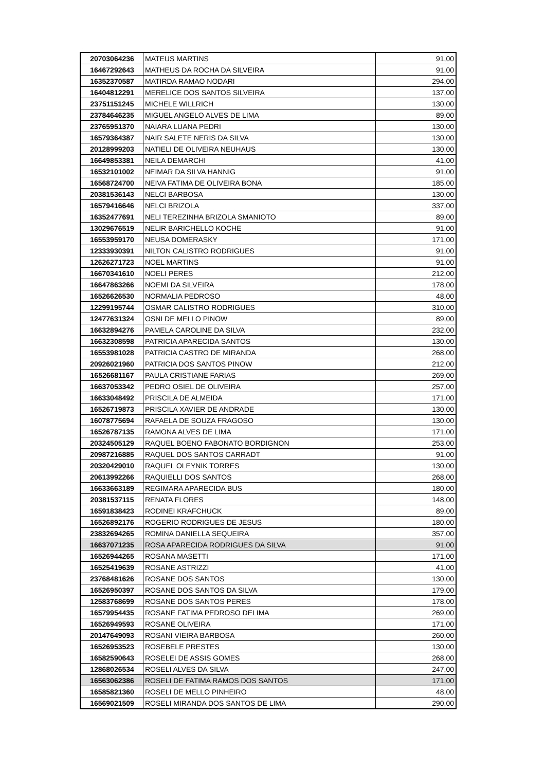| 20703064236 | MATEUS MARTINS | 91,00 |
| 16467292643 | MATHEUS DA ROCHA DA SILVEIRA | 91,00 |
| 16352370587 | MATIRDA RAMAO NODARI | 294,00 |
| 16404812291 | MERELICE DOS SANTOS SILVEIRA | 137,00 |
| 23751151245 | MICHELE WILLRICH | 130,00 |
| 23784646235 | MIGUEL ANGELO ALVES DE LIMA | 89,00 |
| 23765951370 | NAIARA LUANA PEDRI | 130,00 |
| 16579364387 | NAIR SALETE NERIS DA SILVA | 130,00 |
| 20128999203 | NATIELI DE OLIVEIRA NEUHAUS | 130,00 |
| 16649853381 | NEILA DEMARCHI | 41,00 |
| 16532101002 | NEIMAR DA SILVA HANNIG | 91,00 |
| 16568724700 | NEIVA FATIMA DE OLIVEIRA BONA | 185,00 |
| 20381536143 | NELCI BARBOSA | 130,00 |
| 16579416646 | NELCI BRIZOLA | 337,00 |
| 16352477691 | NELI TEREZINHA BRIZOLA SMANIOTO | 89,00 |
| 13029676519 | NELIR BARICHELLO KOCHE | 91,00 |
| 16553959170 | NEUSA DOMERASKY | 171,00 |
| 12333930391 | NILTON CALISTRO RODRIGUES | 91,00 |
| 12626271723 | NOEL MARTINS | 91,00 |
| 16670341610 | NOELI PERES | 212,00 |
| 16647863266 | NOEMI DA SILVEIRA | 178,00 |
| 16526626530 | NORMALIA PEDROSO | 48,00 |
| 12299195744 | OSMAR CALISTRO RODRIGUES | 310,00 |
| 12477631324 | OSNI DE MELLO PINOW | 89,00 |
| 16632894276 | PAMELA CAROLINE DA SILVA | 232,00 |
| 16632308598 | PATRICIA APARECIDA SANTOS | 130,00 |
| 16553981028 | PATRICIA CASTRO DE MIRANDA | 268,00 |
| 20926021960 | PATRICIA DOS SANTOS PINOW | 212,00 |
| 16526681167 | PAULA CRISTIANE FARIAS | 269,00 |
| 16637053342 | PEDRO OSIEL DE OLIVEIRA | 257,00 |
| 16633048492 | PRISCILA DE ALMEIDA | 171,00 |
| 16526719873 | PRISCILA XAVIER DE ANDRADE | 130,00 |
| 16078775694 | RAFAELA DE SOUZA FRAGOSO | 130,00 |
| 16526787135 | RAMONA ALVES DE LIMA | 171,00 |
| 20324505129 | RAQUEL BOENO FABONATO BORDIGNON | 253,00 |
| 20987216885 | RAQUEL DOS SANTOS CARRADT | 91,00 |
| 20320429010 | RAQUEL OLEYNIK TORRES | 130,00 |
| 20613992266 | RAQUIELLI DOS SANTOS | 268,00 |
| 16633663189 | REGIMARA APARECIDA BUS | 180,00 |
| 20381537115 | RENATA FLORES | 148,00 |
| 16591838423 | RODINEI KRAFCHUCK | 89,00 |
| 16526892176 | ROGERIO RODRIGUES DE JESUS | 180,00 |
| 23832694265 | ROMINA DANIELLA SEQUEIRA | 357,00 |
| 16637071235 | ROSA APARECIDA RODRIGUES DA SILVA | 91,00 |
| 16526944265 | ROSANA MASETTI | 171,00 |
| 16525419639 | ROSANE ASTRIZZI | 41,00 |
| 23768481626 | ROSANE DOS SANTOS | 130,00 |
| 16526950397 | ROSANE DOS SANTOS DA SILVA | 179,00 |
| 12583768699 | ROSANE DOS SANTOS PERES | 178,00 |
| 16579954435 | ROSANE FATIMA PEDROSO DELIMA | 269,00 |
| 16526949593 | ROSANE OLIVEIRA | 171,00 |
| 20147649093 | ROSANI VIEIRA BARBOSA | 260,00 |
| 16526953523 | ROSEBELE PRESTES | 130,00 |
| 16582590643 | ROSELEI DE ASSIS GOMES | 268,00 |
| 12868026534 | ROSELI ALVES DA SILVA | 247,00 |
| 16563062386 | ROSELI DE FATIMA RAMOS DOS SANTOS | 171,00 |
| 16585821360 | ROSELI DE MELLO PINHEIRO | 48,00 |
| 16569021509 | ROSELI MIRANDA DOS SANTOS DE LIMA | 290,00 |